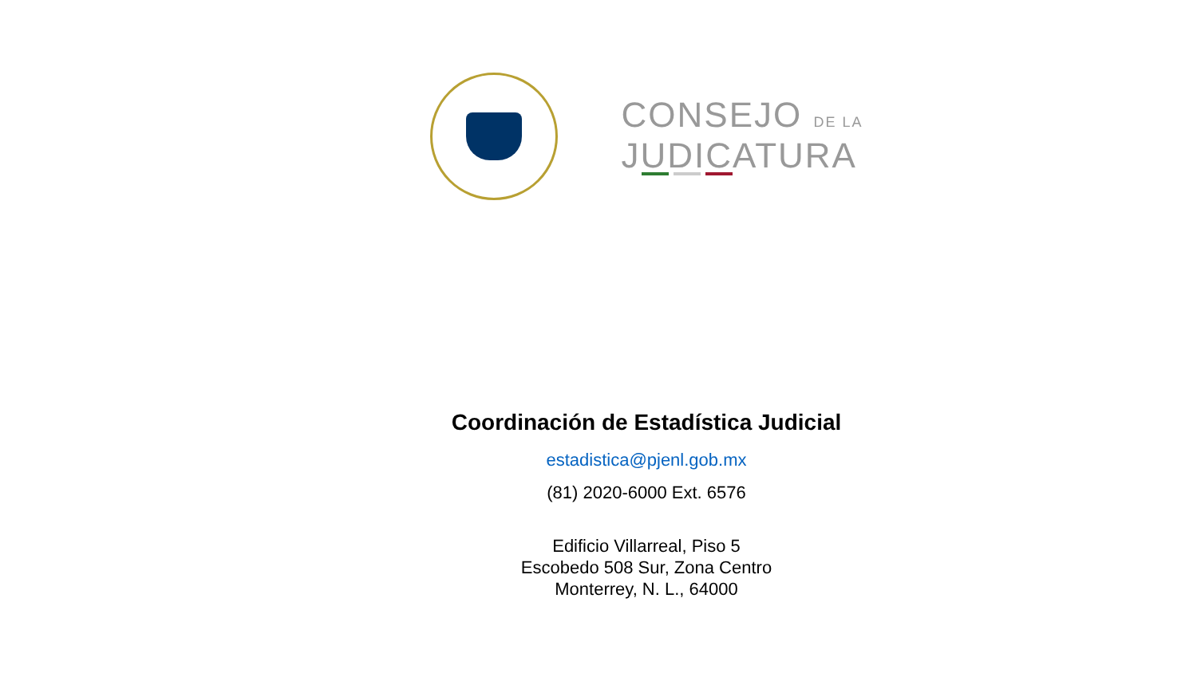CONSEJO DE LA
JUDICATURA
Coordinación de Estadística Judicial
estadistica@pjenl.gob.mx
(81) 2020-6000 Ext. 6576
Edificio Villarreal, Piso 5
Escobedo 508 Sur, Zona Centro
Monterrey, N. L., 64000